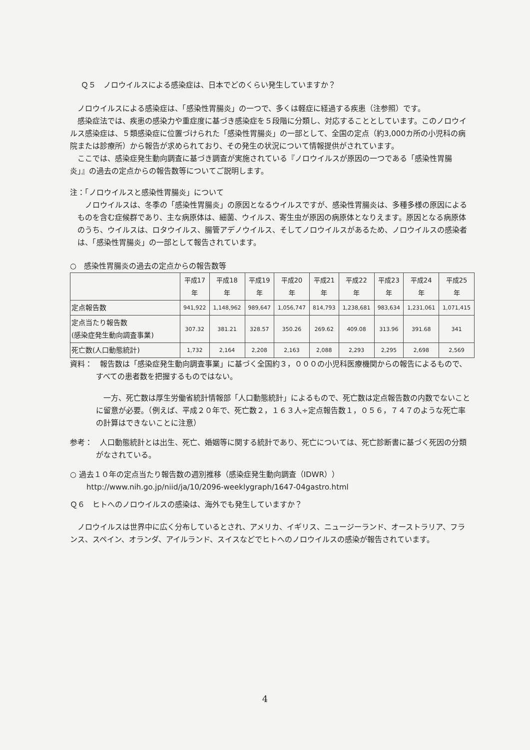Ｑ５　ノロウイルスによる感染症は、日本でどのくらい発生していますか？
ノロウイルスによる感染症は、「感染性胃腸炎」の一つで、多くは軽症に経過する疾患（注参照）です。
感染症法では、疾患の感染力や重症度に基づき感染症を５段階に分類し、対応することとしています。このノロウイルス感染症は、５類感染症に位置づけられた「感染性胃腸炎」の一部として、全国の定点（約3,000カ所の小児科の病院または診療所）から報告が求められており、その発生の状況について情報提供がされています。
ここでは、感染症発生動向調査に基づき調査が実施されている『ノロウイルスが原因の一つである「感染性胃腸炎」』の過去の定点からの報告数等についてご説明します。
注：「ノロウイルスと感染性胃腸炎」について
ノロウイルスは、冬季の「感染性胃腸炎」の原因となるウイルスですが、感染性胃腸炎は、多種多様の原因によるものを含む症候群であり、主な病原体は、細菌、ウイルス、寄生虫が原因の病原体となりえます。原因となる病原体のうち、ウイルスは、ロタウイルス、腸管アデノウイルス、そしてノロウイルスがあるため、ノロウイルスの感染者は、「感染性胃腸炎」の一部として報告されています。
○　感染性胃腸炎の過去の定点からの報告数等
| | 平成17 年 | 平成18 年 | 平成19 年 | 平成20 年 | 平成21 年 | 平成22 年 | 平成23 年 | 平成24 年 | 平成25 年 |
| --- | --- | --- | --- | --- | --- | --- | --- | --- | --- |
| 定点報告数 | 941,922 | 1,148,962 | 989,647 | 1,056,747 | 814,793 | 1,238,681 | 983,634 | 1,231,061 | 1,071,415 |
| 定点当たり報告数 (感染症発生動向調査事業) | 307.32 | 381.21 | 328.57 | 350.26 | 269.62 | 409.08 | 313.96 | 391.68 | 341 |
| 死亡数(人口動態統計) | 1,732 | 2,164 | 2,208 | 2,163 | 2,088 | 2,293 | 2,295 | 2,698 | 2,569 |
資料：　報告数は「感染症発生動向調査事業」に基づく全国約３，０００の小児科医療機関からの報告によるもので、すべての患者数を把握するものではない。
一方、死亡数は厚生労働省統計情報部「人口動態統計」によるもので、死亡数は定点報告数の内数でないことに留意が必要。（例えば、平成２０年で、死亡数２，１６３人÷定点報告数１，０５６，７４７のような死亡率の計算はできないことに注意）
参考：　人口動態統計とは出生、死亡、婚姻等に関する統計であり、死亡については、死亡診断書に基づく死因の分類がなされている。
○ 過去１０年の定点当たり報告数の週別推移（感染症発生動向調査（IDWR））
http://www.nih.go.jp/niid/ja/10/2096-weeklygraph/1647-04gastro.html
Ｑ６　ヒトへのノロウイルスの感染は、海外でも発生していますか？
ノロウイルスは世界中に広く分布しているとされ、アメリカ、イギリス、ニュージーランド、オーストラリア、フランス、スペイン、オランダ、アイルランド、スイスなどでヒトへのノロウイルスの感染が報告されています。
4